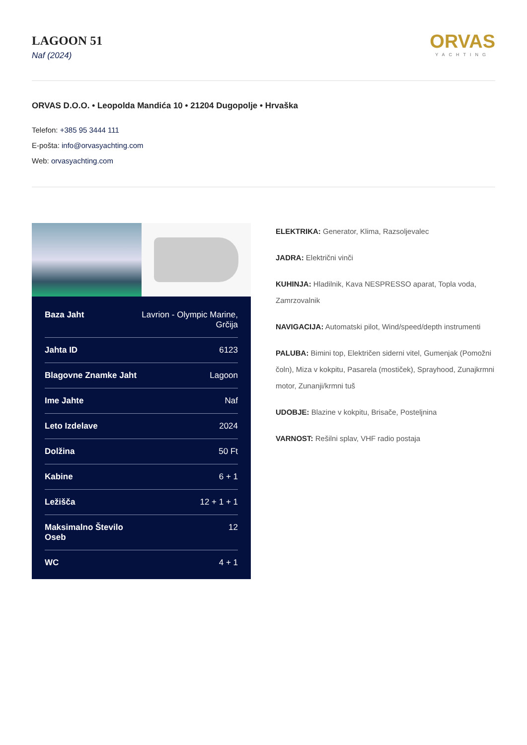LAGOON 51
Naf (2024)
ORVAS
YACHTING
ORVAS D.O.O. • Leopolda Mandića 10 • 21204 Dugopolje • Hrvaška
Telefon: +385 95 3444 111
E-pošta: info@orvasyachting.com
Web: orvasyachting.com
| Baza Jaht | Lavrion - Olympic Marine, Grčija |
| Jahta ID | 6123 |
| Blagovne Znamke Jaht | Lagoon |
| Ime Jahte | Naf |
| Leto Izdelave | 2024 |
| Dolžina | 50 Ft |
| Kabine | 6 + 1 |
| Ležišča | 12 + 1 + 1 |
| Maksimalno Število Oseb | 12 |
| WC | 4 + 1 |
ELEKTRIKA: Generator, Klima, Razsoljevalec
JADRA: Električni vinči
KUHINJA: Hladilnik, Kava NESPRESSO aparat, Topla voda, Zamrzovalnik
NAVIGACIJA: Automatski pilot, Wind/speed/depth instrumenti
PALUBA: Bimini top, Električen siderni vitel, Gumenjak (Pomožni čoln), Miza v kokpitu, Pasarela (mostiček), Sprayhood, Zunajkrmni motor, Zunanji/krmni tuš
UDOBJE: Blazine v kokpitu, Brisače, Posteljnina
VARNOST: Rešilni splav, VHF radio postaja